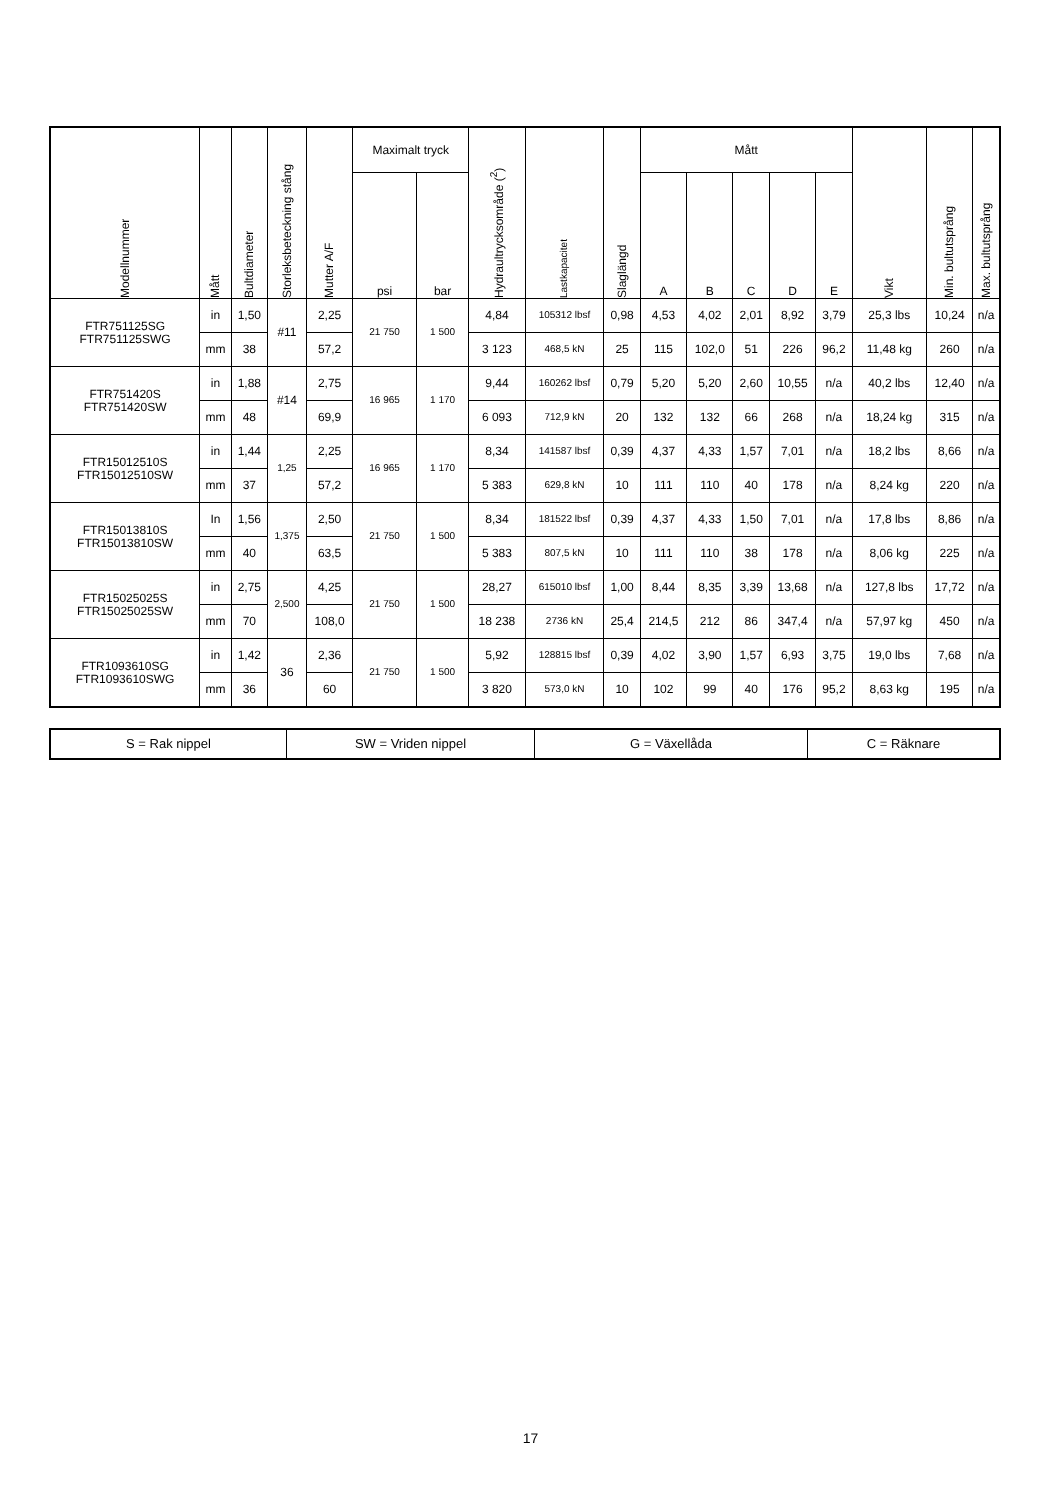| Modellnummer | Mått | Bultdiameter | Storleksbeteckning stång | Mutter A/F | Maximalt tryck | | Hydraultrycksområde (<sup>2</sup>) | Lastkapacitet | Slaglängd | Mått | | | | | Vikt | Min. bultutsprång | Max. bultutsprång |
| --- | --- | --- | --- | --- | --- | --- | --- | --- | --- | --- | --- | --- | --- | --- | --- | --- | --- |
| | | | | | psi | bar | | | | A | B | C | D | E | | | |
| FTR751125SG FTR751125SWG | in | 1,50 | #11 | 2,25 | 21 750 | 1 500 | 4,84 | 105312 lbsf | 0,98 | 4,53 | 4,02 | 2,01 | 8,92 | 3,79 | 25,3 lbs | 10,24 | n/a |
| | mm | 38 | | 57,2 | | | 3 123 | 468,5 kN | 25 | 115 | 102,0 | 51 | 226 | 96,2 | 11,48 kg | 260 | n/a |
| FTR751420S FTR751420SW | in | 1,88 | #14 | 2,75 | 16 965 | 1 170 | 9,44 | 160262 lbsf | 0,79 | 5,20 | 5,20 | 2,60 | 10,55 | n/a | 40,2 lbs | 12,40 | n/a |
| | mm | 48 | | 69,9 | | | 6 093 | 712,9 kN | 20 | 132 | 132 | 66 | 268 | n/a | 18,24 kg | 315 | n/a |
| FTR15012510S FTR15012510SW | in | 1,44 | 1,25 | 2,25 | 16 965 | 1 170 | 8,34 | 141587 lbsf | 0,39 | 4,37 | 4,33 | 1,57 | 7,01 | n/a | 18,2 lbs | 8,66 | n/a |
| | mm | 37 | | 57,2 | | | 5 383 | 629,8 kN | 10 | 111 | 110 | 40 | 178 | n/a | 8,24 kg | 220 | n/a |
| FTR15013810S FTR15013810SW | In | 1,56 | 1,375 | 2,50 | 21 750 | 1 500 | 8,34 | 181522 lbsf | 0,39 | 4,37 | 4,33 | 1,50 | 7,01 | n/a | 17,8 lbs | 8,86 | n/a |
| | mm | 40 | | 63,5 | | | 5 383 | 807,5 kN | 10 | 111 | 110 | 38 | 178 | n/a | 8,06 kg | 225 | n/a |
| FTR15025025S FTR15025025SW | in | 2,75 | 2,500 | 4,25 | 21 750 | 1 500 | 28,27 | 615010 lbsf | 1,00 | 8,44 | 8,35 | 3,39 | 13,68 | n/a | 127,8 lbs | 17,72 | n/a |
| | mm | 70 | | 108,0 | | | 18 238 | 2736 kN | 25,4 | 214,5 | 212 | 86 | 347,4 | n/a | 57,97 kg | 450 | n/a |
| FTR1093610SG FTR1093610SWG | in | 1,42 | 36 | 2,36 | 21 750 | 1 500 | 5,92 | 128815 lbsf | 0,39 | 4,02 | 3,90 | 1,57 | 6,93 | 3,75 | 19,0 lbs | 7,68 | n/a |
| | mm | 36 | | 60 | | | 3 820 | 573,0 kN | 10 | 102 | 99 | 40 | 176 | 95,2 | 8,63 kg | 195 | n/a |
| S = Rak nippel | SW = Vriden nippel | G = Växellåda | C = Räknare |
17